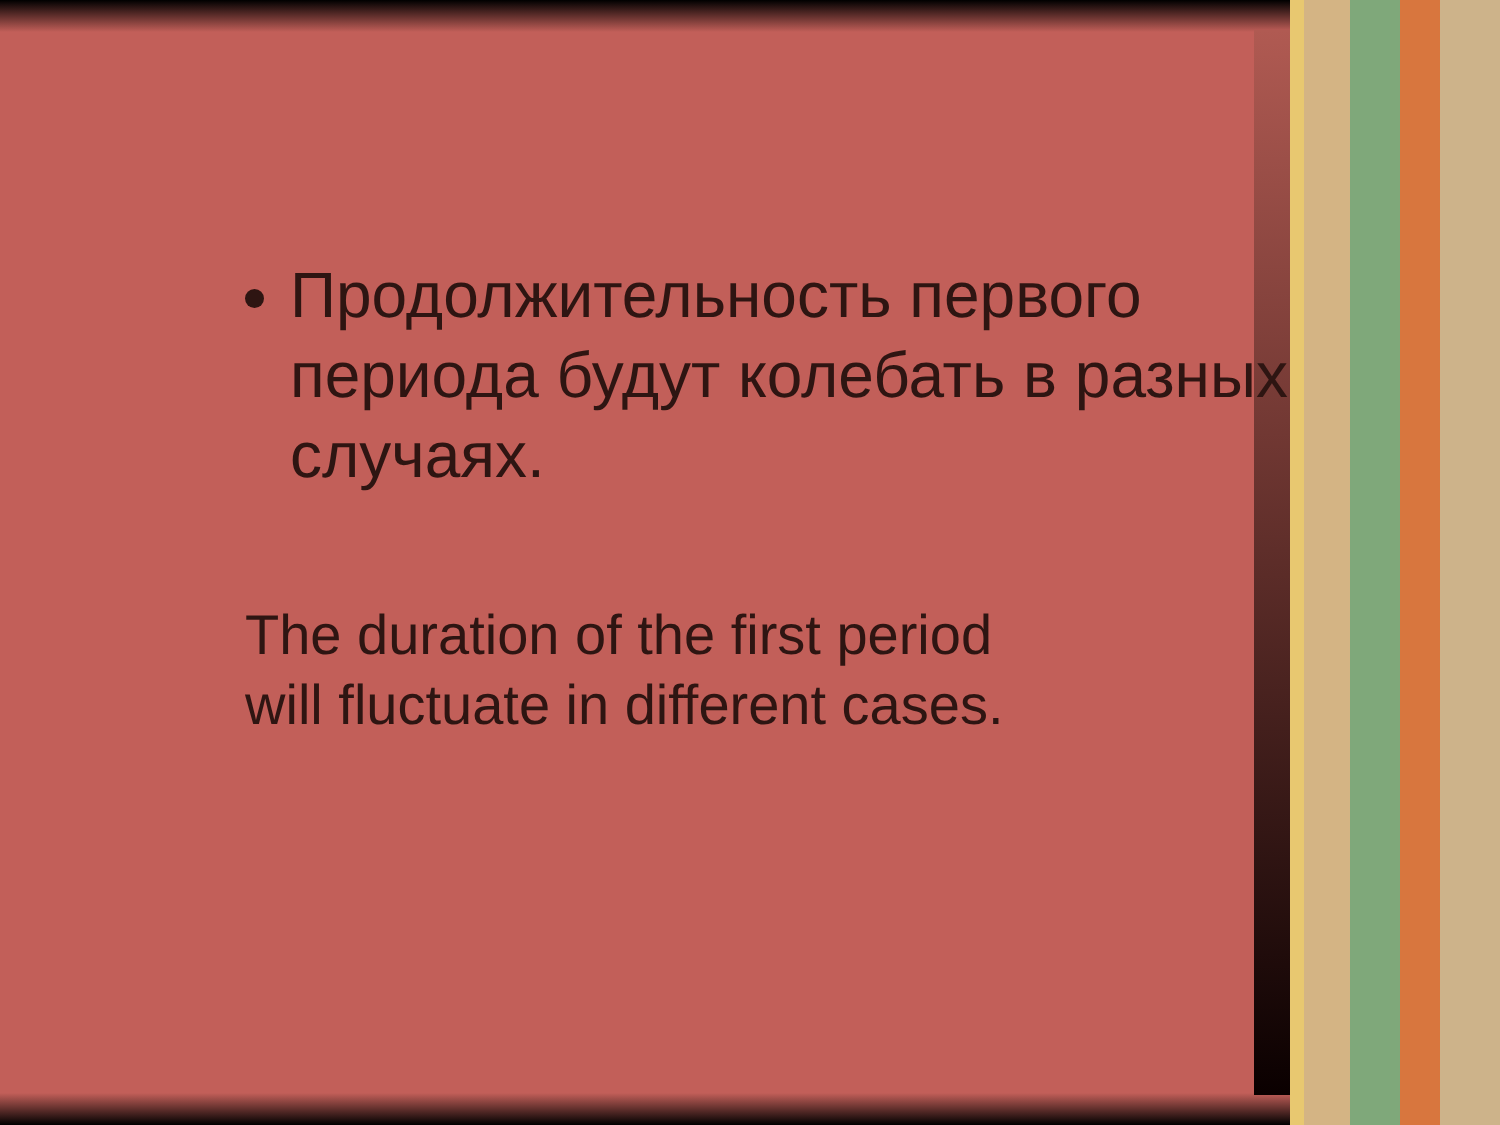Продолжительность первого периода будут колебать в разных случаях.
The duration of the first period
will fluctuate in different cases.